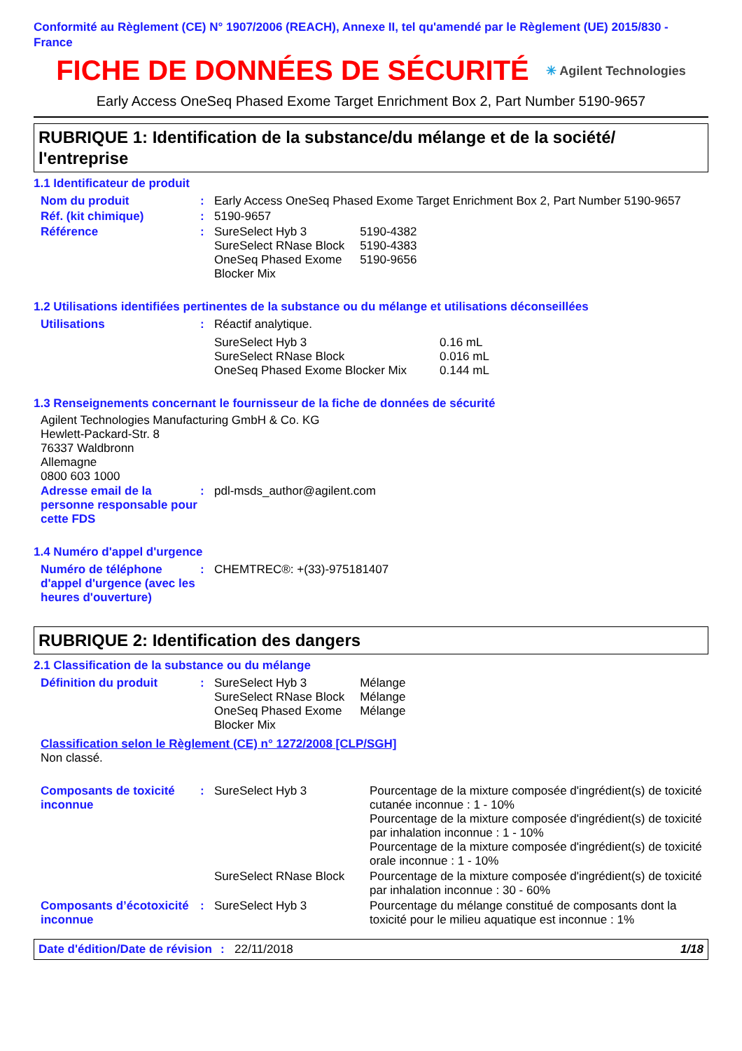Conformité au Règlement (CE) N° 1907/2006 (REACH), Annexe II, tel qu'amendé par le Règlement (UE) 2015/830 - France
FICHE DE DONNÉES DE SÉCURITÉ
✳ Agilent Technologies
Early Access OneSeq Phased Exome Target Enrichment Box 2, Part Number 5190-9657
RUBRIQUE 1: Identification de la substance/du mélange et de la société/ l'entreprise
1.1 Identificateur de produit
| Nom du produit | : | Early Access OneSeq Phased Exome Target Enrichment Box 2, Part Number 5190-9657 |
| Réf. (kit chimique) | : | 5190-9657 |
| Référence | : | / SureSelect Hyb 3 / 5190-4382 / / SureSelect RNase Block / 5190-4383 / / OneSeq Phased Exome Blocker Mix / 5190-9656 / |
1.2 Utilisations identifiées pertinentes de la substance ou du mélange et utilisations déconseillées
| Utilisations | : | Réactif analytique. / SureSelect Hyb 3 / 0.16 mL / / SureSelect RNase Block / 0.016 mL / / OneSeq Phased Exome Blocker Mix / 0.144 mL / |
1.3 Renseignements concernant le fournisseur de la fiche de données de sécurité
Agilent Technologies Manufacturing GmbH & Co. KG
Hewlett-Packard-Str. 8
76337 Waldbronn
Allemagne
0800 603 1000
| Adresse email de la personne responsable pour cette FDS | : | pdl-msds_author@agilent.com |
1.4 Numéro d'appel d'urgence
| Numéro de téléphone d'appel d'urgence (avec les heures d'ouverture) | : | CHEMTREC®: +(33)-975181407 |
RUBRIQUE 2: Identification des dangers
2.1 Classification de la substance ou du mélange
| Définition du produit | : | / SureSelect Hyb 3 / Mélange / / SureSelect RNase Block / Mélange / / OneSeq Phased Exome Blocker Mix / Mélange / |
Classification selon le Règlement (CE) n° 1272/2008 [CLP/SGH]
Non classé.
| Composants de toxicité inconnue | : | SureSelect Hyb 3 | Pourcentage de la mixture composée d'ingrédient(s) de toxicité cutanée inconnue : 1 - 10% Pourcentage de la mixture composée d'ingrédient(s) de toxicité par inhalation inconnue : 1 - 10% Pourcentage de la mixture composée d'ingrédient(s) de toxicité orale inconnue : 1 - 10% |
| | | SureSelect RNase Block | Pourcentage de la mixture composée d'ingrédient(s) de toxicité par inhalation inconnue : 30 - 60% |
| Composants d’écotoxicité inconnue | : | SureSelect Hyb 3 | Pourcentage du mélange constitué de composants dont la toxicité pour le milieu aquatique est inconnue : 1% |
Date d'édition/Date de révision: 22/11/2018 1/18